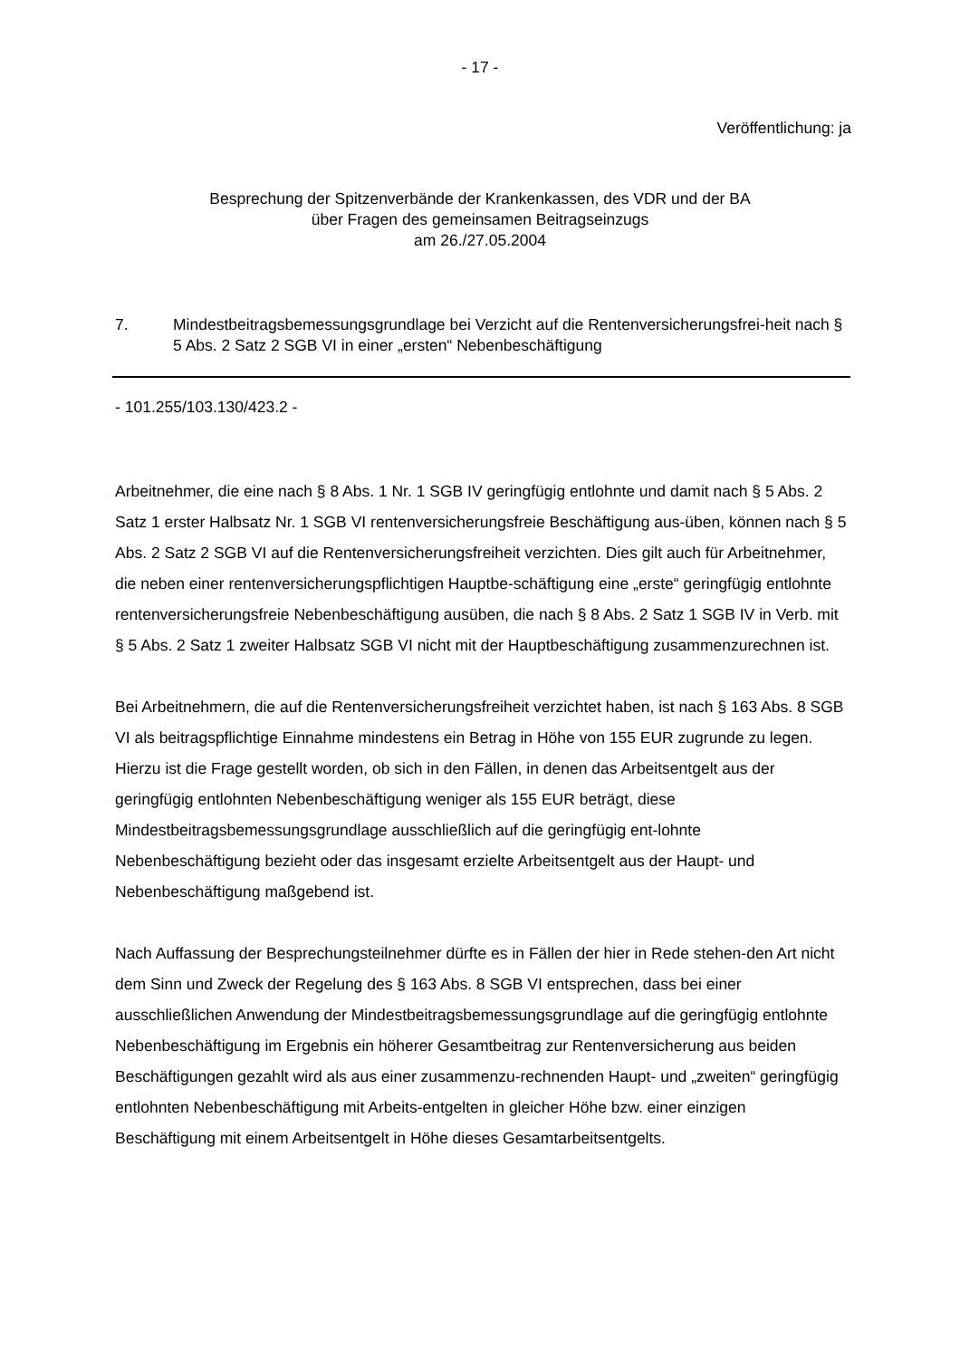- 17 -
Veröffentlichung: ja
Besprechung der Spitzenverbände der Krankenkassen, des VDR und der BA
über Fragen des gemeinsamen Beitragseinzugs
am 26./27.05.2004
7. Mindestbeitragsbemessungsgrundlage bei Verzicht auf die Rentenversicherungsfrei-heit nach § 5 Abs. 2 Satz 2 SGB VI in einer „ersten“ Nebenbeschäftigung
- 101.255/103.130/423.2 -
Arbeitnehmer, die eine nach § 8 Abs. 1 Nr. 1 SGB IV geringfügig entlohnte und damit nach § 5 Abs. 2 Satz 1 erster Halbsatz Nr. 1 SGB VI rentenversicherungsfreie Beschäftigung aus-üben, können nach § 5 Abs. 2 Satz 2 SGB VI auf die Rentenversicherungsfreiheit verzichten. Dies gilt auch für Arbeitnehmer, die neben einer rentenversicherungspflichtigen Hauptbe-schäftigung eine „erste“ geringfügig entlohnte rentenversicherungsfreie Nebenbeschäftigung ausüben, die nach § 8 Abs. 2 Satz 1 SGB IV in Verb. mit § 5 Abs. 2 Satz 1 zweiter Halbsatz SGB VI nicht mit der Hauptbeschäftigung zusammenzurechnen ist.
Bei Arbeitnehmern, die auf die Rentenversicherungsfreiheit verzichtet haben, ist nach § 163 Abs. 8 SGB VI als beitragspflichtige Einnahme mindestens ein Betrag in Höhe von 155 EUR zugrunde zu legen. Hierzu ist die Frage gestellt worden, ob sich in den Fällen, in denen das Arbeitsentgelt aus der geringfügig entlohnten Nebenbeschäftigung weniger als 155 EUR beträgt, diese Mindestbeitragsbemessungsgrundlage ausschließlich auf die geringfügig ent-lohnte Nebenbeschäftigung bezieht oder das insgesamt erzielte Arbeitsentgelt aus der Haupt- und Nebenbeschäftigung maßgebend ist.
Nach Auffassung der Besprechungsteilnehmer dürfte es in Fällen der hier in Rede stehen-den Art nicht dem Sinn und Zweck der Regelung des § 163 Abs. 8 SGB VI entsprechen, dass bei einer ausschließlichen Anwendung der Mindestbeitragsbemessungsgrundlage auf die geringfügig entlohnte Nebenbeschäftigung im Ergebnis ein höherer Gesamtbeitrag zur Rentenversicherung aus beiden Beschäftigungen gezahlt wird als aus einer zusammenzu-rechnenden Haupt- und „zweiten“ geringfügig entlohnten Nebenbeschäftigung mit Arbeits-entgelten in gleicher Höhe bzw. einer einzigen Beschäftigung mit einem Arbeitsentgelt in Höhe dieses Gesamtarbeitsentgelts.